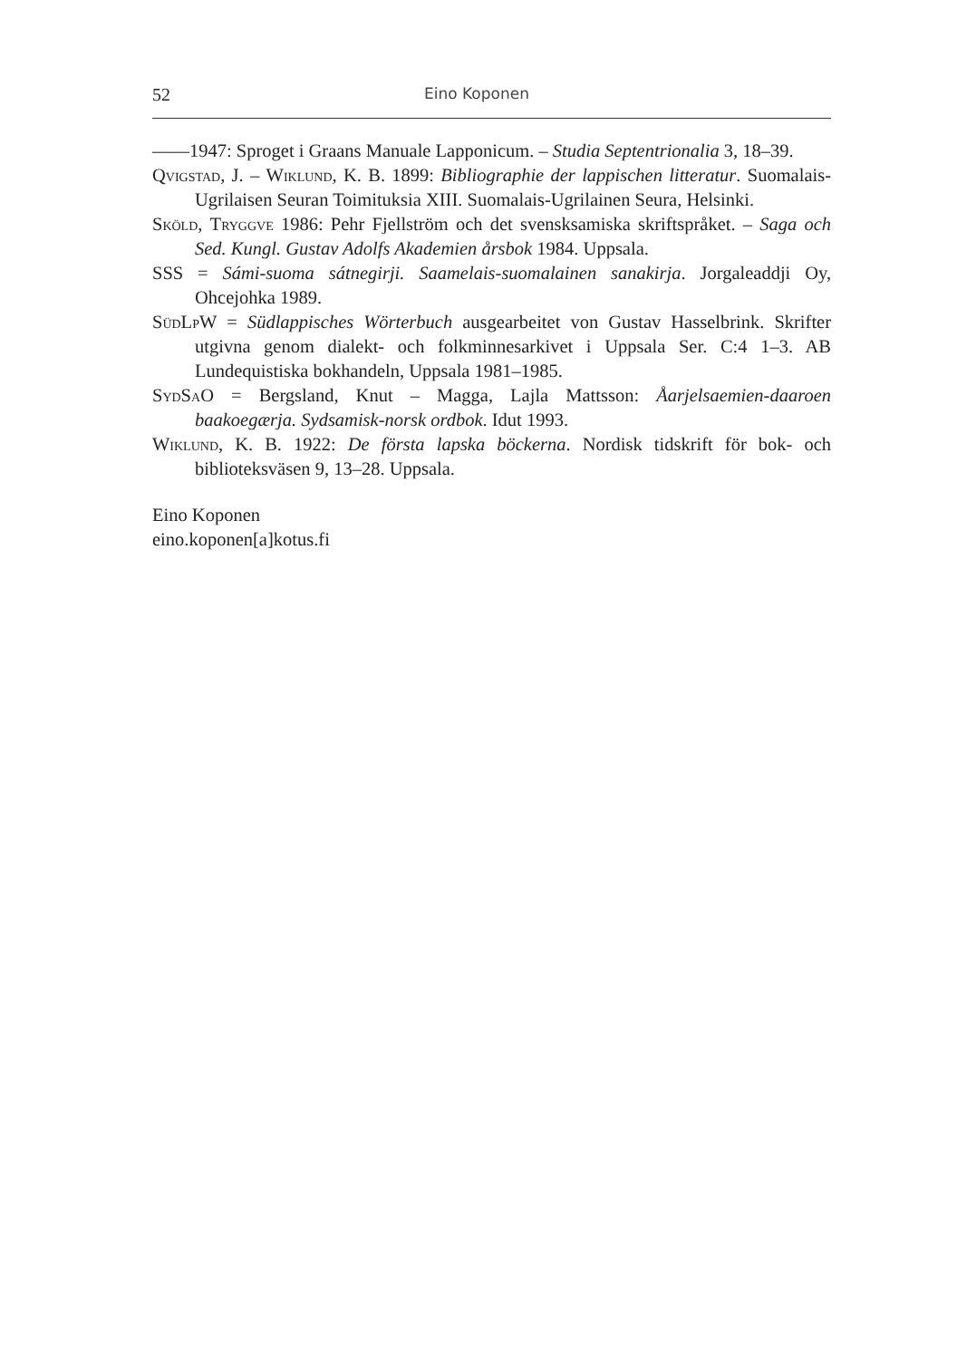52 Eino Koponen
——1947: Sproget i Graans Manuale Lapponicum. – Studia Septentrionalia 3, 18–39.
Qvigstad, J. – Wiklund, K. B. 1899: Bibliographie der lappischen litteratur. Suomalais-Ugrilaisen Seuran Toimituksia XIII. Suomalais-Ugrilainen Seura, Helsinki.
Sköld, Tryggve 1986: Pehr Fjellström och det svensksamiska skriftspråket. – Saga och Sed. Kungl. Gustav Adolfs Akademien årsbok 1984. Uppsala.
SSS = Sámi-suoma sátnegirji. Saamelais-suomalainen sanakirja. Jorgaleaddji Oy, Ohcejohka 1989.
SüdLpW = Südlappisches Wörterbuch ausgearbeitet von Gustav Hasselbrink. Skrifter utgivna genom dialekt- och folkminnesarkivet i Uppsala Ser. C:4 1–3. AB Lundequistiska bokhandeln, Uppsala 1981–1985.
SydSaO = Bergsland, Knut – Magga, Lajla Mattsson: Åarjelsaemien-daaroen baakoegærja. Sydsamisk-norsk ordbok. Idut 1993.
Wiklund, K. B. 1922: De första lapska böckerna. Nordisk tidskrift för bok- och biblioteksväsen 9, 13–28. Uppsala.
Eino Koponen
eino.koponen[a]kotus.fi